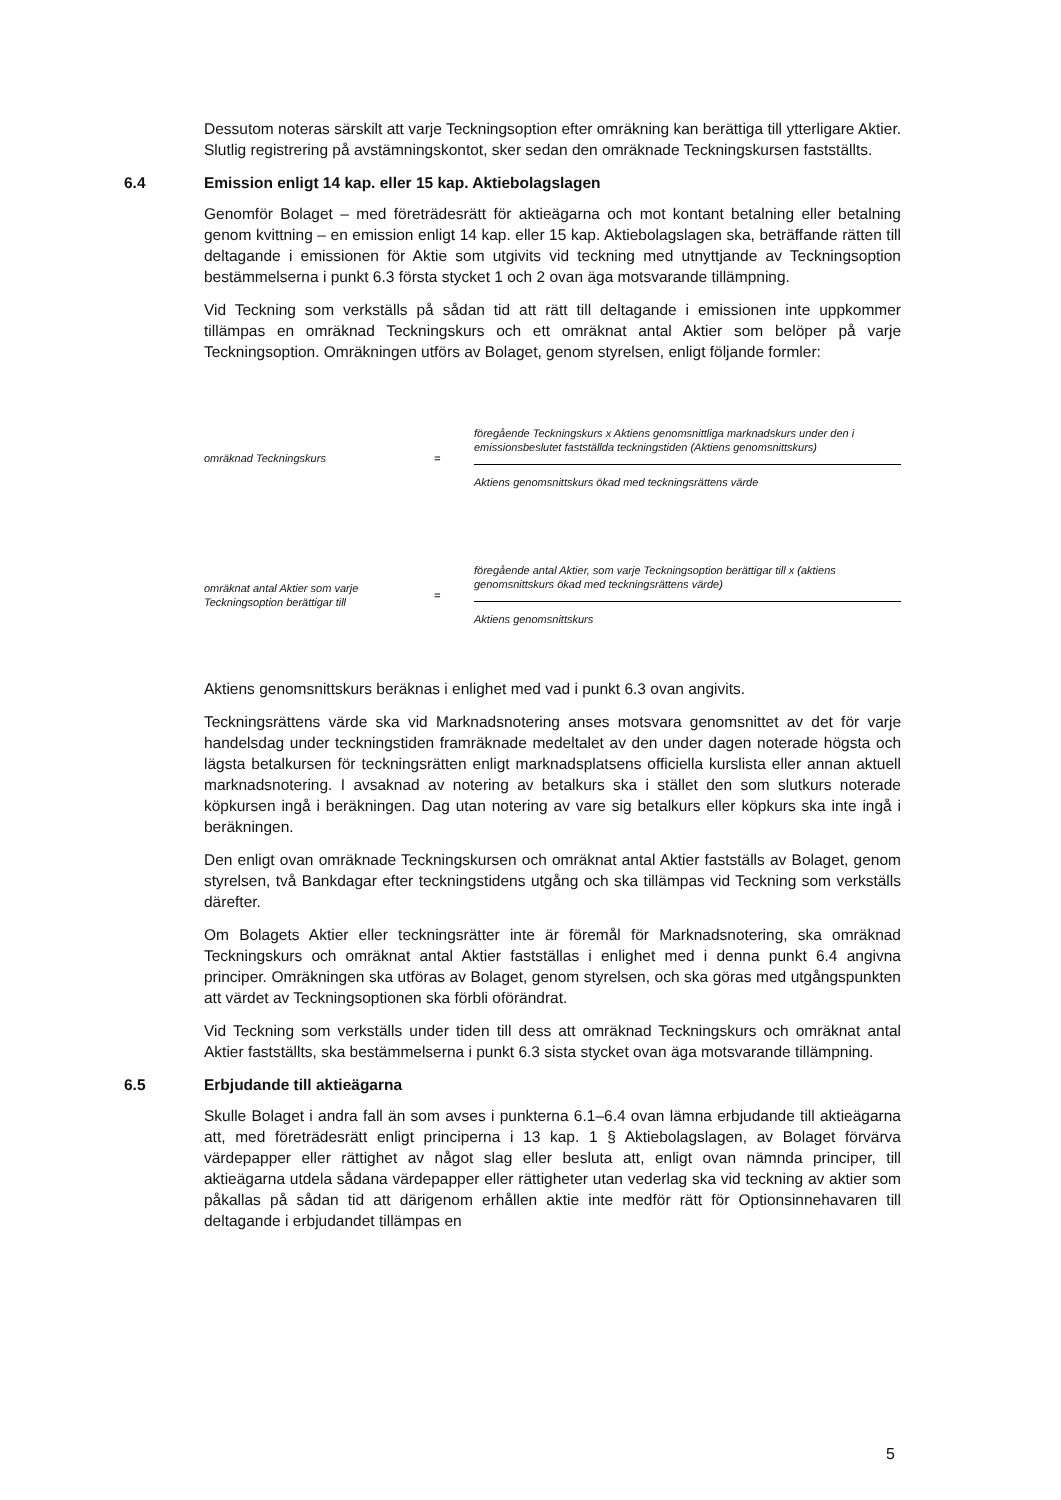Dessutom noteras särskilt att varje Teckningsoption efter omräkning kan berättiga till ytterligare Aktier. Slutlig registrering på avstämningskontot, sker sedan den omräknade Teckningskursen fastställts.
6.4 Emission enligt 14 kap. eller 15 kap. Aktiebolagslagen
Genomför Bolaget – med företrädesrätt för aktieägarna och mot kontant betalning eller betalning genom kvittning – en emission enligt 14 kap. eller 15 kap. Aktiebolagslagen ska, beträffande rätten till deltagande i emissionen för Aktie som utgivits vid teckning med utnyttjande av Teckningsoption bestämmelserna i punkt 6.3 första stycket 1 och 2 ovan äga motsvarande tillämpning.
Vid Teckning som verkställs på sådan tid att rätt till deltagande i emissionen inte uppkommer tillämpas en omräknad Teckningskurs och ett omräknat antal Aktier som belöper på varje Teckningsoption. Omräkningen utförs av Bolaget, genom styrelsen, enligt följande formler:
omräknad Teckningskurs = föregående Teckningskurs x Aktiens genomsnittliga marknadskurs under den i emissionsbeslutet fastställda teckningstiden (Aktiens genomsnittskurs)
Aktiens genomsnittskurs ökad med teckningsrättens värde
omräknat antal Aktier som varje Teckningsoption berättigar till
= föregående antal Aktier, som varje Teckningsoption berättigar till x (aktiens genomsnittskurs ökad med teckningsrättens värde)
Aktiens genomsnittskurs
Aktiens genomsnittskurs beräknas i enlighet med vad i punkt 6.3 ovan angivits.
Teckningsrättens värde ska vid Marknadsnotering anses motsvara genomsnittet av det för varje handelsdag under teckningstiden framräknade medeltalet av den under dagen noterade högsta och lägsta betalkursen för teckningsrätten enligt marknadsplatsens officiella kurslista eller annan aktuell marknadsnotering. I avsaknad av notering av betalkurs ska i stället den som slutkurs noterade köpkursen ingå i beräkningen. Dag utan notering av vare sig betalkurs eller köpkurs ska inte ingå i beräkningen.
Den enligt ovan omräknade Teckningskursen och omräknat antal Aktier fastställs av Bolaget, genom styrelsen, två Bankdagar efter teckningstidens utgång och ska tillämpas vid Teckning som verkställs därefter.
Om Bolagets Aktier eller teckningsrätter inte är föremål för Marknadsnotering, ska omräknad Teckningskurs och omräknat antal Aktier fastställas i enlighet med i denna punkt 6.4 angivna principer. Omräkningen ska utföras av Bolaget, genom styrelsen, och ska göras med utgångspunkten att värdet av Teckningsoptionen ska förbli oförändrat.
Vid Teckning som verkställs under tiden till dess att omräknad Teckningskurs och omräknat antal Aktier fastställts, ska bestämmelserna i punkt 6.3 sista stycket ovan äga motsvarande tillämpning.
6.5 Erbjudande till aktieägarna
Skulle Bolaget i andra fall än som avses i punkterna 6.1–6.4 ovan lämna erbjudande till aktieägarna att, med företrädesrätt enligt principerna i 13 kap. 1 § Aktiebolagslagen, av Bolaget förvärva värdepapper eller rättighet av något slag eller besluta att, enligt ovan nämnda principer, till aktieägarna utdela sådana värdepapper eller rättigheter utan vederlag ska vid teckning av aktier som påkallas på sådan tid att därigenom erhållen aktie inte medför rätt för Optionsinnehavaren till deltagande i erbjudandet tillämpas en
5